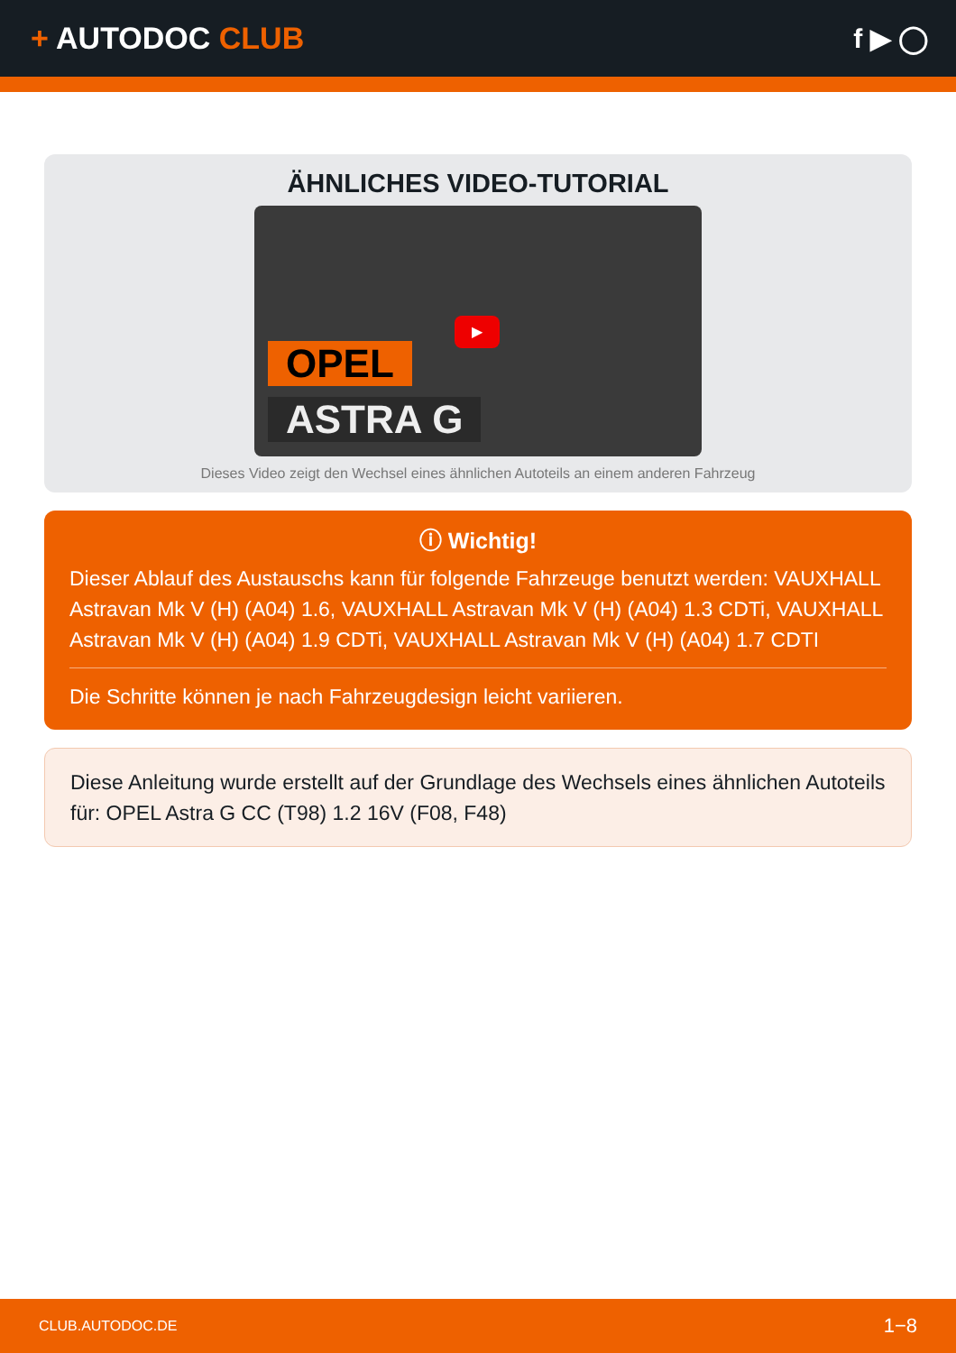+ AUTODOC CLUB f ▶ ◯
ÄHNLICHES VIDEO-TUTORIAL
OPEL
ASTRA G
▶
Dieses Video zeigt den Wechsel eines ähnlichen Autoteils an einem anderen Fahrzeug
ⓘ Wichtig!
Dieser Ablauf des Austauschs kann für folgende Fahrzeuge benutzt werden: VAUXHALL Astravan Mk V (H) (A04) 1.6, VAUXHALL Astravan Mk V (H) (A04) 1.3 CDTi, VAUXHALL Astravan Mk V (H) (A04) 1.9 CDTi, VAUXHALL Astravan Mk V (H) (A04) 1.7 CDTI
Die Schritte können je nach Fahrzeugdesign leicht variieren.
Diese Anleitung wurde erstellt auf der Grundlage des Wechsels eines ähnlichen Autoteils für: OPEL Astra G CC (T98) 1.2 16V (F08, F48)
CLUB.AUTODOC.DE 1−8